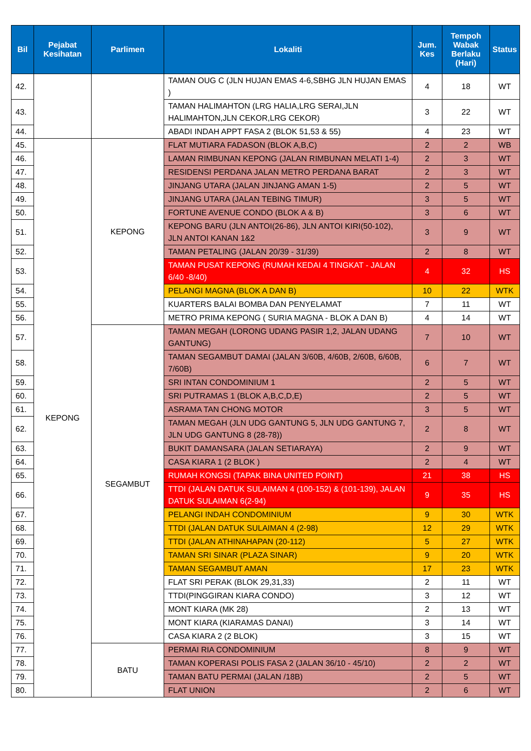| Bil | Pejabat Kesihatan | Parlimen | Lokaliti | Jum. Kes | Tempoh Wabak Berlaku (Hari) | Status |
| --- | --- | --- | --- | --- | --- | --- |
| 42. | | | TAMAN OUG C (JLN HUJAN EMAS 4-6,SBHG JLN HUJAN EMAS ) | 4 | 18 | WT |
| 43. | | | TAMAN HALIMAHTON (LRG HALIA,LRG SERAI,JLN HALIMAHTON,JLN CEKOR,LRG CEKOR) | 3 | 22 | WT |
| 44. | | | ABADI INDAH APPT FASA 2 (BLOK 51,53 & 55) | 4 | 23 | WT |
| 45. | KEPONG | KEPONG | FLAT MUTIARA FADASON (BLOK A,B,C) | 2 | 2 | WB |
| 46. | | | LAMAN RIMBUNAN KEPONG (JALAN RIMBUNAN MELATI 1-4) | 2 | 3 | WT |
| 47. | | | RESIDENSI PERDANA JALAN METRO PERDANA BARAT | 2 | 3 | WT |
| 48. | | | JINJANG UTARA (JALAN JINJANG AMAN 1-5) | 2 | 5 | WT |
| 49. | | | JINJANG UTARA (JALAN TEBING TIMUR) | 3 | 5 | WT |
| 50. | | | FORTUNE AVENUE CONDO (BLOK A & B) | 3 | 6 | WT |
| 51. | | | KEPONG BARU (JLN ANTOI(26-86), JLN ANTOI KIRI(50-102), JLN ANTOI KANAN 1&2 | 3 | 9 | WT |
| 52. | | | TAMAN PETALING (JALAN 20/39 - 31/39) | 2 | 8 | WT |
| 53. | | | TAMAN PUSAT KEPONG (RUMAH KEDAI 4 TINGKAT - JALAN 6/40 -8/40) | 4 | 32 | HS |
| 54. | | | PELANGI MAGNA (BLOK A DAN B) | 10 | 22 | WTK |
| 55. | | | KUARTERS BALAI BOMBA DAN PENYELAMAT | 7 | 11 | WT |
| 56. | | | METRO PRIMA KEPONG ( SURIA MAGNA - BLOK A DAN B) | 4 | 14 | WT |
| 57. | | SEGAMBUT | TAMAN MEGAH (LORONG UDANG PASIR 1,2, JALAN UDANG GANTUNG) | 7 | 10 | WT |
| 58. | | | TAMAN SEGAMBUT DAMAI (JALAN 3/60B, 4/60B, 2/60B, 6/60B, 7/60B) | 6 | 7 | WT |
| 59. | | | SRI INTAN CONDOMINIUM 1 | 2 | 5 | WT |
| 60. | | | SRI PUTRAMAS 1 (BLOK A,B,C,D,E) | 2 | 5 | WT |
| 61. | | | ASRAMA TAN CHONG MOTOR | 3 | 5 | WT |
| 62. | | | TAMAN MEGAH (JLN UDG GANTUNG 5, JLN UDG GANTUNG 7, JLN UDG GANTUNG 8 (28-78)) | 2 | 8 | WT |
| 63. | | | BUKIT DAMANSARA (JALAN SETIARAYA) | 2 | 9 | WT |
| 64. | | | CASA KIARA 1 (2 BLOK ) | 2 | 4 | WT |
| 65. | | | RUMAH KONGSI (TAPAK BINA UNITED POINT) | 21 | 38 | HS |
| 66. | | | TTDI (JALAN DATUK SULAIMAN 4 (100-152) & (101-139), JALAN DATUK SULAIMAN 6(2-94) | 9 | 35 | HS |
| 67. | | | PELANGI INDAH CONDOMINIUM | 9 | 30 | WTK |
| 68. | | | TTDI (JALAN DATUK SULAIMAN 4 (2-98) | 12 | 29 | WTK |
| 69. | | | TTDI (JALAN ATHINAHAPAN (20-112) | 5 | 27 | WTK |
| 70. | | | TAMAN SRI SINAR (PLAZA SINAR) | 9 | 20 | WTK |
| 71. | | | TAMAN SEGAMBUT AMAN | 17 | 23 | WTK |
| 72. | | | FLAT SRI PERAK (BLOK 29,31,33) | 2 | 11 | WT |
| 73. | | | TTDI(PINGGIRAN KIARA CONDO) | 3 | 12 | WT |
| 74. | | | MONT KIARA (MK 28) | 2 | 13 | WT |
| 75. | | | MONT KIARA (KIARAMAS DANAI) | 3 | 14 | WT |
| 76. | | | CASA KIARA 2 (2 BLOK) | 3 | 15 | WT |
| 77. | | BATU | PERMAI RIA CONDOMINIUM | 8 | 9 | WT |
| 78. | | | TAMAN KOPERASI POLIS FASA 2 (JALAN 36/10 - 45/10) | 2 | 2 | WT |
| 79. | | | TAMAN BATU PERMAI (JALAN /18B) | 2 | 5 | WT |
| 80. | | | FLAT UNION | 2 | 6 | WT |